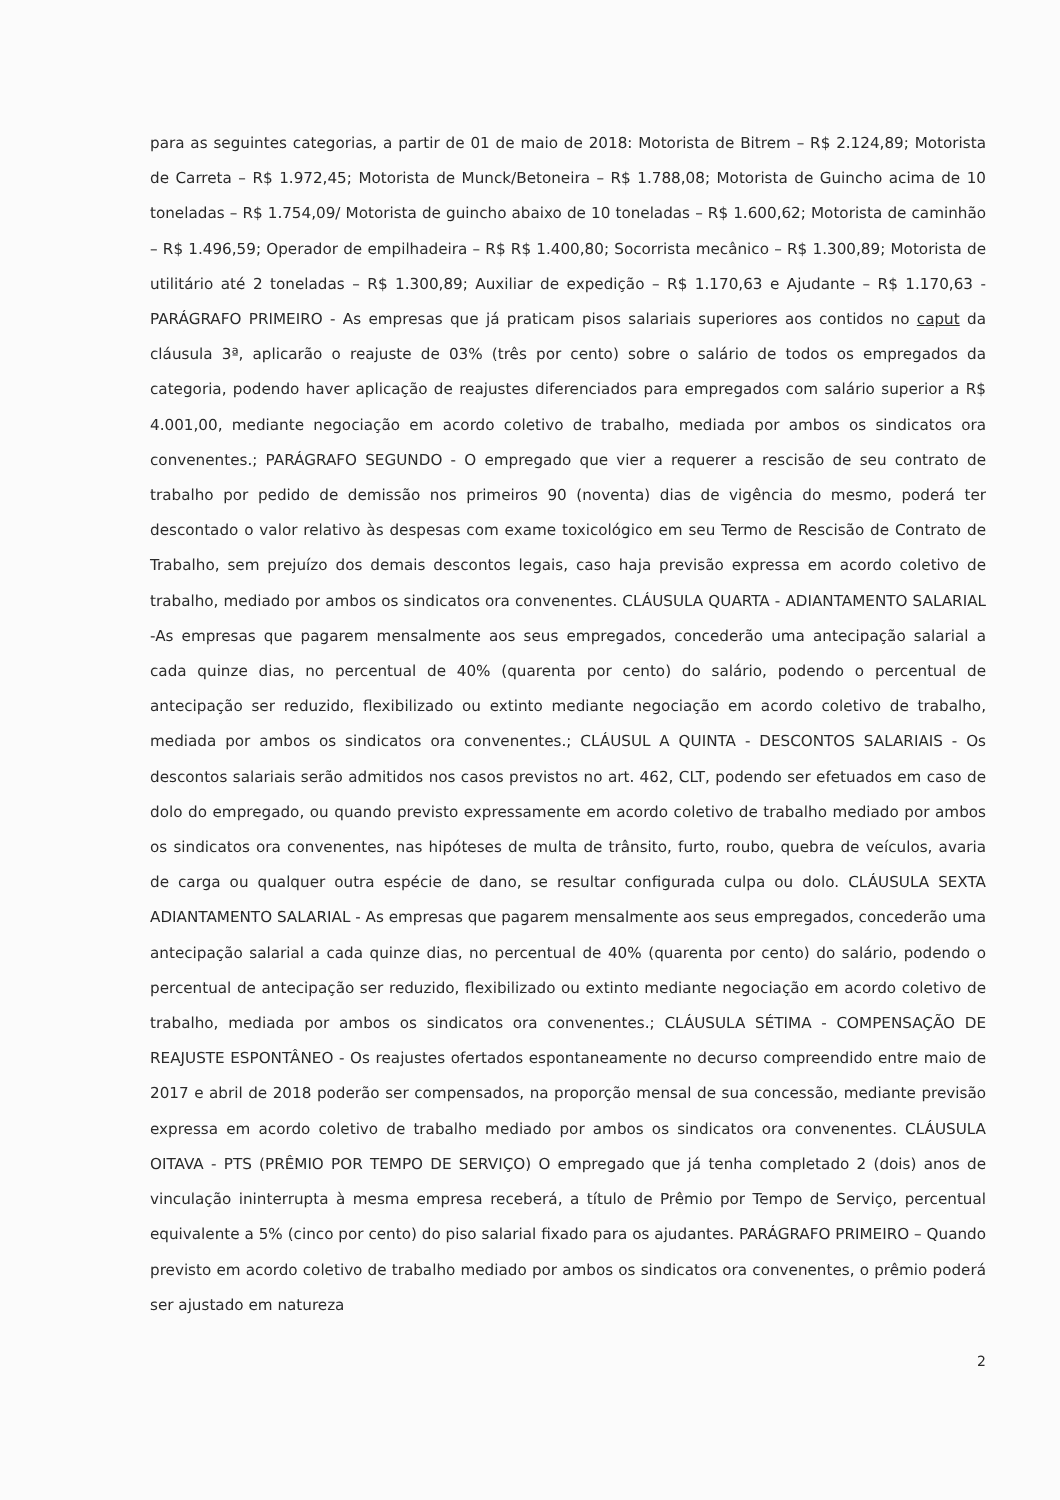para as seguintes categorias, a partir de 01 de maio de 2018: Motorista de Bitrem – R$ 2.124,89; Motorista de Carreta – R$ 1.972,45; Motorista de Munck/Betoneira – R$ 1.788,08; Motorista de Guincho acima de 10 toneladas – R$ 1.754,09/ Motorista de guincho abaixo de 10 toneladas – R$ 1.600,62; Motorista de caminhão – R$ 1.496,59; Operador de empilhadeira – R$ R$ 1.400,80; Socorrista mecânico – R$ 1.300,89; Motorista de utilitário até 2 toneladas – R$ 1.300,89; Auxiliar de expedição – R$ 1.170,63 e Ajudante – R$ 1.170,63 - PARÁGRAFO PRIMEIRO - As empresas que já praticam pisos salariais superiores aos contidos no caput da cláusula 3ª, aplicarão o reajuste de 03% (três por cento) sobre o salário de todos os empregados da categoria, podendo haver aplicação de reajustes diferenciados para empregados com salário superior a R$ 4.001,00, mediante negociação em acordo coletivo de trabalho, mediada por ambos os sindicatos ora convenentes.; PARÁGRAFO SEGUNDO - O empregado que vier a requerer a rescisão de seu contrato de trabalho por pedido de demissão nos primeiros 90 (noventa) dias de vigência do mesmo, poderá ter descontado o valor relativo às despesas com exame toxicológico em seu Termo de Rescisão de Contrato de Trabalho, sem prejuízo dos demais descontos legais, caso haja previsão expressa em acordo coletivo de trabalho, mediado por ambos os sindicatos ora convenentes. CLÁUSULA QUARTA - ADIANTAMENTO SALARIAL -As empresas que pagarem mensalmente aos seus empregados, concederão uma antecipação salarial a cada quinze dias, no percentual de 40% (quarenta por cento) do salário, podendo o percentual de antecipação ser reduzido, flexibilizado ou extinto mediante negociação em acordo coletivo de trabalho, mediada por ambos os sindicatos ora convenentes.; CLÁUSUL A QUINTA - DESCONTOS SALARIAIS - Os descontos salariais serão admitidos nos casos previstos no art. 462, CLT, podendo ser efetuados em caso de dolo do empregado, ou quando previsto expressamente em acordo coletivo de trabalho mediado por ambos os sindicatos ora convenentes, nas hipóteses de multa de trânsito, furto, roubo, quebra de veículos, avaria de carga ou qualquer outra espécie de dano, se resultar configurada culpa ou dolo. CLÁUSULA SEXTA ADIANTAMENTO SALARIAL - As empresas que pagarem mensalmente aos seus empregados, concederão uma antecipação salarial a cada quinze dias, no percentual de 40% (quarenta por cento) do salário, podendo o percentual de antecipação ser reduzido, flexibilizado ou extinto mediante negociação em acordo coletivo de trabalho, mediada por ambos os sindicatos ora convenentes.; CLÁUSULA SÉTIMA - COMPENSAÇÃO DE REAJUSTE ESPONTÂNEO - Os reajustes ofertados espontaneamente no decurso compreendido entre maio de 2017 e abril de 2018 poderão ser compensados, na proporção mensal de sua concessão, mediante previsão expressa em acordo coletivo de trabalho mediado por ambos os sindicatos ora convenentes. CLÁUSULA OITAVA - PTS (PRÊMIO POR TEMPO DE SERVIÇO) O empregado que já tenha completado 2 (dois) anos de vinculação ininterrupta à mesma empresa receberá, a título de Prêmio por Tempo de Serviço, percentual equivalente a 5% (cinco por cento) do piso salarial fixado para os ajudantes. PARÁGRAFO PRIMEIRO – Quando previsto em acordo coletivo de trabalho mediado por ambos os sindicatos ora convenentes, o prêmio poderá ser ajustado em natureza
2